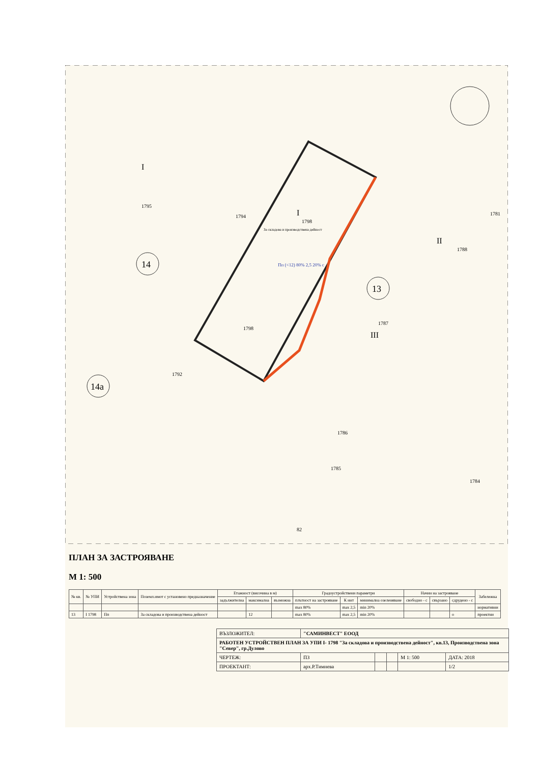14
13
14а
1795
1794
1798
1798
1787
1781
1788
1792
1786
1785
1784
82
За складова и производствена дейност
I
I
II
III
Пп (<12) 80% 2,5 20% с
ПЛАН ЗА ЗАСТРОЯВАНЕ
М 1: 500
| № кв. | № УПИ | Устройствена зона | Поземл.имот с установено предназначение | Етажност (височина в м) | | | Градоустройствени параметри | | | Начин на застрояване | | | Забележка |
| --- | --- | --- | --- | --- | --- | --- | --- | --- | --- | --- | --- | --- | --- |
| | | | | задължителна | максимална | възможна | плътност на застрояване | К инт | минимална озеленяване | свободно - с | свързано | сдрудено - с | |
| | | | | | | | max 80% | max 2,5 | min 20% | | | | нормативни |
| 13 | I 1798 | Пп | За складова и производствена дейност | | 12 | | max 80% | max 2,5 | min 20% | | | о | проектни |
| ВЪЗЛОЖИТЕЛ: | "САМИНВЕСТ" ЕООД | | | | |
| РАБОТЕН УСТРОЙСТВЕН ПЛАН ЗА УПИ I- 1798 "За складова и производствена дейност", кв.13, Производствена зона "Север", гр.Дулово | | | | | |
| ЧЕРТЕЖ: | ПЗ | | | М 1: 500 | ДАТА: 2018 |
| ПРОЕКТАНТ: | арх.Р.Тимнева | | | | 1/2 |